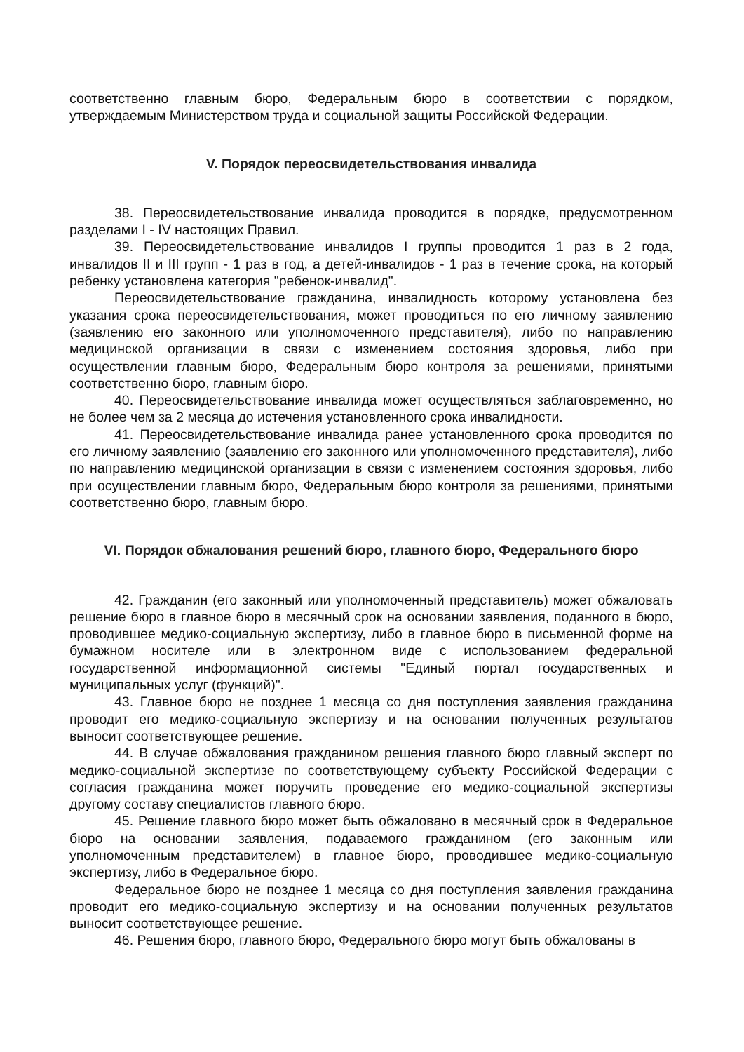соответственно главным бюро, Федеральным бюро в соответствии с порядком, утверждаемым Министерством труда и социальной защиты Российской Федерации.
V. Порядок переосвидетельствования инвалида
38. Переосвидетельствование инвалида проводится в порядке, предусмотренном разделами I - IV настоящих Правил.
39. Переосвидетельствование инвалидов I группы проводится 1 раз в 2 года, инвалидов II и III групп - 1 раз в год, а детей-инвалидов - 1 раз в течение срока, на который ребенку установлена категория "ребенок-инвалид".
Переосвидетельствование гражданина, инвалидность которому установлена без указания срока переосвидетельствования, может проводиться по его личному заявлению (заявлению его законного или уполномоченного представителя), либо по направлению медицинской организации в связи с изменением состояния здоровья, либо при осуществлении главным бюро, Федеральным бюро контроля за решениями, принятыми соответственно бюро, главным бюро.
40. Переосвидетельствование инвалида может осуществляться заблаговременно, но не более чем за 2 месяца до истечения установленного срока инвалидности.
41. Переосвидетельствование инвалида ранее установленного срока проводится по его личному заявлению (заявлению его законного или уполномоченного представителя), либо по направлению медицинской организации в связи с изменением состояния здоровья, либо при осуществлении главным бюро, Федеральным бюро контроля за решениями, принятыми соответственно бюро, главным бюро.
VI. Порядок обжалования решений бюро, главного бюро, Федерального бюро
42. Гражданин (его законный или уполномоченный представитель) может обжаловать решение бюро в главное бюро в месячный срок на основании заявления, поданного в бюро, проводившее медико-социальную экспертизу, либо в главное бюро в письменной форме на бумажном носителе или в электронном виде с использованием федеральной государственной информационной системы "Единый портал государственных и муниципальных услуг (функций)".
43. Главное бюро не позднее 1 месяца со дня поступления заявления гражданина проводит его медико-социальную экспертизу и на основании полученных результатов выносит соответствующее решение.
44. В случае обжалования гражданином решения главного бюро главный эксперт по медико-социальной экспертизе по соответствующему субъекту Российской Федерации с согласия гражданина может поручить проведение его медико-социальной экспертизы другому составу специалистов главного бюро.
45. Решение главного бюро может быть обжаловано в месячный срок в Федеральное бюро на основании заявления, подаваемого гражданином (его законным или уполномоченным представителем) в главное бюро, проводившее медико-социальную экспертизу, либо в Федеральное бюро.
Федеральное бюро не позднее 1 месяца со дня поступления заявления гражданина проводит его медико-социальную экспертизу и на основании полученных результатов выносит соответствующее решение.
46. Решения бюро, главного бюро, Федерального бюро могут быть обжалованы в